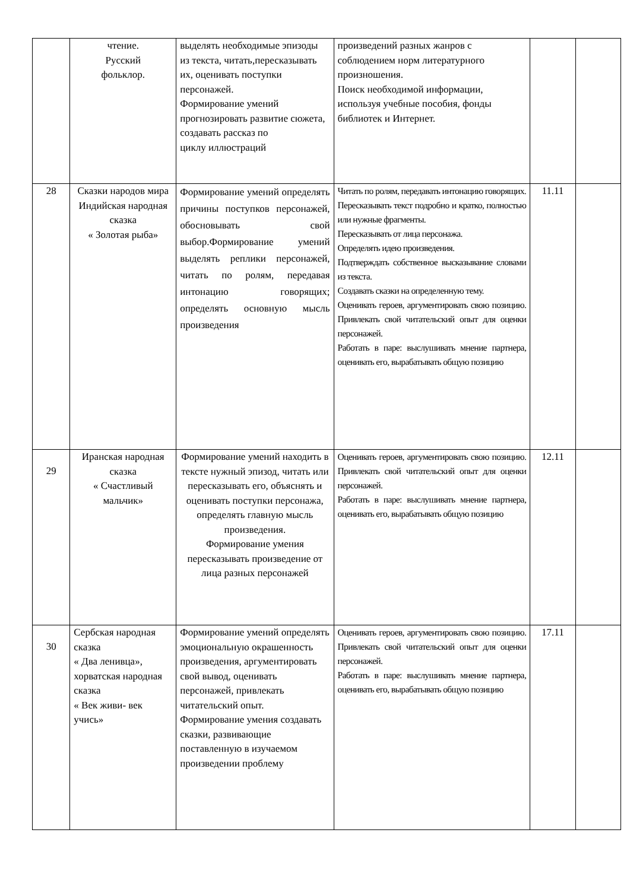| | чтение. Русский фольклор. | выделять необходимые эпизоды из текста, читать,пересказывать их, оценивать поступки персонажей. Формирование умений прогнозировать развитие сюжета, создавать рассказ по циклу иллюстраций | произведений разных жанров с соблюдением норм литературного произношения. Поиск необходимой информации, используя учебные пособия, фонды библиотек и Интернет. | | |
| 28 | Сказки народов мира Индийская народная сказка « Золотая рыба» | Формирование умений определять причины поступков персонажей, обосновывать свой выбор.Формирование умений выделять реплики персонажей, читать по ролям, передавая интонацию говорящих; определять основную мысль произведения | Читать по ролям, передавать интонацию говорящих. Пересказывать текст подробно и кратко, полностью или нужные фрагменты. Пересказывать от лица персонажа. Определять идею произведения. Подтверждать собственное высказывание словами из текста. Создавать сказки на определенную тему. Оценивать героев, аргументировать свою позицию. Привлекать свой читательский опыт для оценки персонажей. Работать в паре: выслушивать мнение партнера, оценивать его, вырабатывать общую позицию | 11.11 | |
| 29 | Иранская народная сказка « Счастливый мальчик» | Формирование умений находить в тексте нужный эпизод, читать или пересказывать его, объяснять и оценивать поступки персонажа, определять главную мысль произведения. Формирование умения пересказывать произведение от лица разных персонажей | Оценивать героев, аргументировать свою позицию. Привлекать свой читательский опыт для оценки персонажей. Работать в паре: выслушивать мнение партнера, оценивать его, вырабатывать общую позицию | 12.11 | |
| 30 | Сербская народная сказка « Два ленивца», хорватская народная сказка « Век живи- век учись» | Формирование умений определять эмоциональную окрашенность произведения, аргументировать свой вывод, оценивать персонажей, привлекать читательский опыт. Формирование умения создавать сказки, развивающие поставленную в изучаемом произведении проблему | Оценивать героев, аргументировать свою позицию. Привлекать свой читательский опыт для оценки персонажей. Работать в паре: выслушивать мнение партнера, оценивать его, вырабатывать общую позицию | 17.11 | |